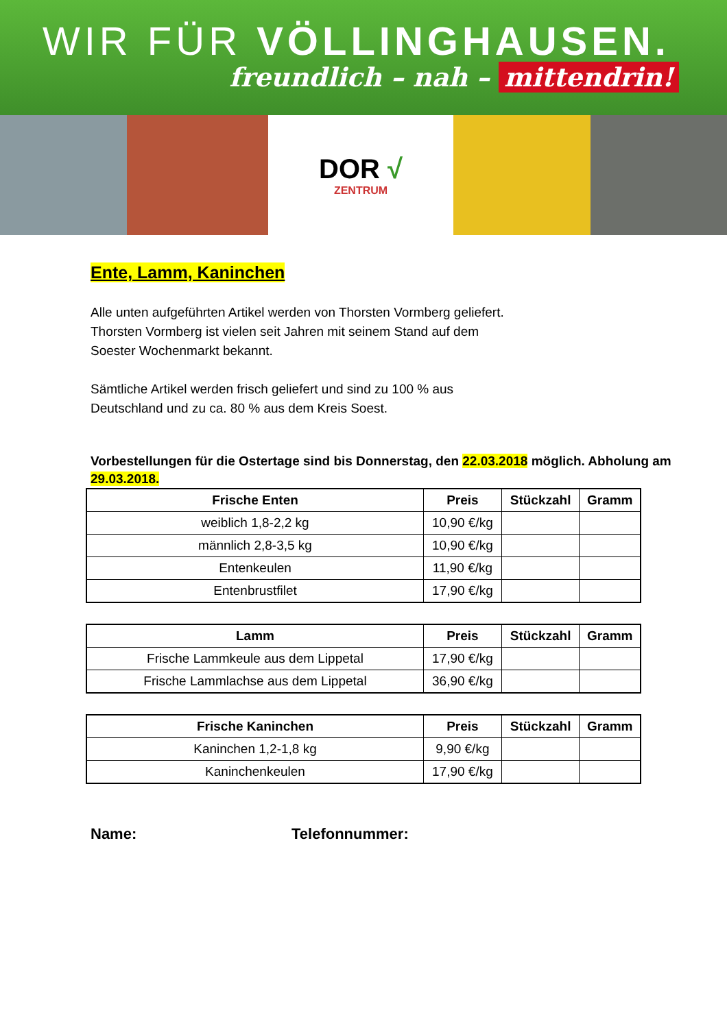WIR FÜR VÖLLINGHAUSEN.
freundlich – nah – mittendrin!
DOR √
ZENTRUM
Ente, Lamm, Kaninchen
Alle unten aufgeführten Artikel werden von Thorsten Vormberg geliefert.
Thorsten Vormberg ist vielen seit Jahren mit seinem Stand auf dem
Soester Wochenmarkt bekannt.
Sämtliche Artikel werden frisch geliefert und sind zu 100 % aus
Deutschland und zu ca. 80 % aus dem Kreis Soest.
Vorbestellungen für die Ostertage sind bis Donnerstag, den 22.03.2018 möglich. Abholung am 29.03.2018.
| Frische Enten | Preis | Stückzahl | Gramm |
| --- | --- | --- | --- |
| weiblich 1,8-2,2 kg | 10,90 €/kg | | |
| männlich 2,8-3,5 kg | 10,90 €/kg | | |
| Entenkeulen | 11,90 €/kg | | |
| Entenbrustfilet | 17,90 €/kg | | |
| Lamm | Preis | Stückzahl | Gramm |
| --- | --- | --- | --- |
| Frische Lammkeule aus dem Lippetal | 17,90 €/kg | | |
| Frische Lammlachse aus dem Lippetal | 36,90 €/kg | | |
| Frische Kaninchen | Preis | Stückzahl | Gramm |
| --- | --- | --- | --- |
| Kaninchen 1,2-1,8 kg | 9,90 €/kg | | |
| Kaninchenkeulen | 17,90 €/kg | | |
Name: Telefonnummer: